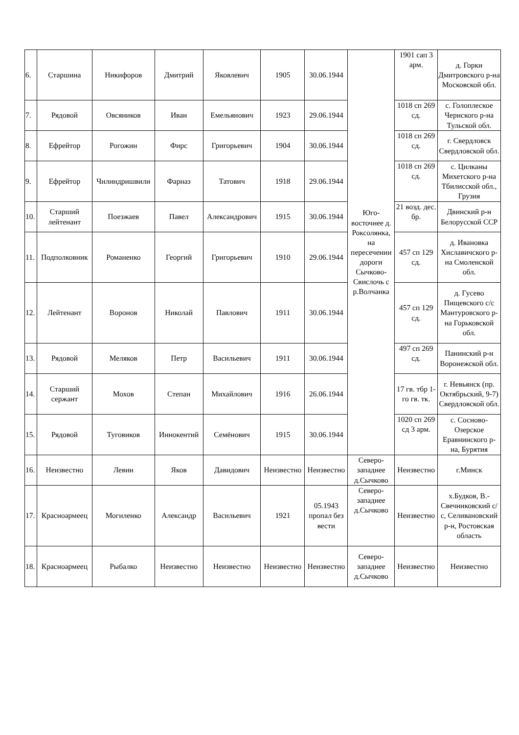| 6. | Старшина | Никифоров | Дмитрий | Яковлевич | 1905 | 30.06.1944 | Юго-восточнее д. Роксолянка, на пересечении дороги Сычково-Свислочь с р.Волчанка | 1901 сап 3 арм. | д. Горки Дмитровского р-на Московской обл. |
| 7. | Рядовой | Овсяников | Иван | Емельянович | 1923 | 29.06.1944 | | 1018 сп 269 сд. | с. Голоплеское Чернского р-на Тульской обл. |
| 8. | Ефрейтор | Рогожин | Фирс | Григорьевич | 1904 | 30.06.1944 | | 1018 сп 269 сд. | г. Свердловск Свердловской обл. |
| 9. | Ефрейтор | Чилиндришвили | Фарназ | Татович | 1918 | 29.06.1944 | | 1018 сп 269 сд. | с. Цилканы Михетского р-на Тбилисской обл., Грузия |
| 10. | Старший лейтенант | Поезжаев | Павел | Александрович | 1915 | 30.06.1944 | | 21 возд. дес. бр. | Двинский р-н Белорусской ССР |
| 11. | Подполковник | Романенко | Георгий | Григорьевич | 1910 | 29.06.1944 | | 457 сп 129 сд. | д. Ивановка Хиславичского р-на Смоленской обл. |
| 12. | Лейтенант | Воронов | Николай | Павлович | 1911 | 30.06.1944 | | 457 сп 129 сд. | д. Гусево Пищевского с/с Мантуровского р-на Горьковской обл. |
| 13. | Рядовой | Меляков | Петр | Васильевич | 1911 | 30.06.1944 | | 497 сп 269 сд. | Панинский р-н Воронежской обл. |
| 14. | Старший сержант | Мохов | Степан | Михайлович | 1916 | 26.06.1944 | | 17 гв. тбр 1-го гв. тк. | г. Невьянск (пр. Октябрьский, 9-7) Свердловской обл. |
| 15. | Рядовой | Туговиков | Иннокентий | Семёнович | 1915 | 30.06.1944 | | 1020 сп 269 сд 3 арм. | с. Сосново-Озерское Еравнинского р-на, Бурятия |
| 16. | Неизвестно | Левин | Яков | Давидович | Неизвестно | Неизвестно | Северо-западнее д.Сычково | Неизвестно | г.Минск |
| 17. | Красноармеец | Могиленко | Александр | Васильевич | 1921 | 05.1943 пропал без вести | Северо-западнее д.Сычково | Неизвестно | х.Будков, В.-Свечниковский с/с, Селивановский р-н, Ростовская область |
| 18. | Красноармеец | Рыбалко | Неизвестно | Неизвестно | Неизвестно | Неизвестно | Северо-западнее д.Сычково | Неизвестно | Неизвестно |